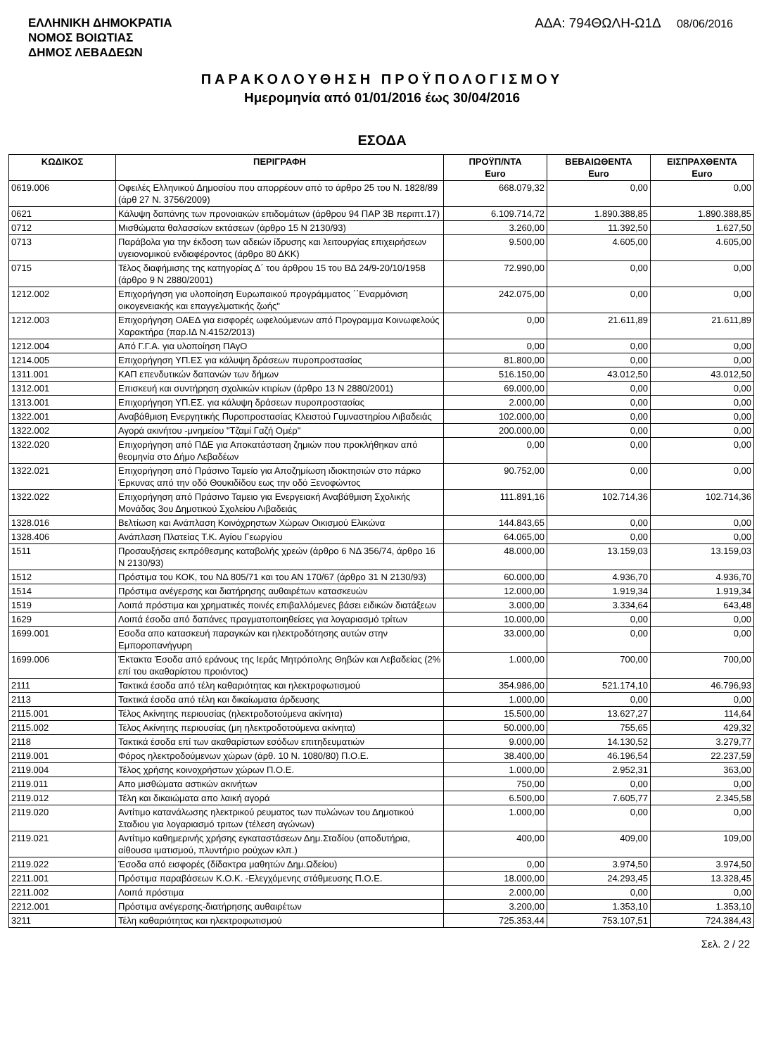ΕΛΛΗΝΙΚΗ ΔΗΜΟΚΡΑΤΙΑ
ΝΟΜΟΣ ΒΟΙΩΤΙΑΣ
ΔΗΜΟΣ ΛΕΒΑΔΕΩΝ
ΑΔΑ: 794ΘΩΛΗ-Ω1Δ 08/06/2016
ΠΑΡΑΚΟΛΟΥΘΗΣΗ ΠΡΟΫΠΟΛΟΓΙΣΜΟΥ
Ημερομηνία από 01/01/2016 έως 30/04/2016
ΕΣΟΔΑ
| ΚΩΔΙΚΟΣ | ΠΕΡΙΓΡΑΦΗ | ΠΡΟΫΠ/ΝΤΑ Euro | ΒΕΒΑΙΩΘΕΝΤΑ Euro | ΕΙΣΠΡΑΧΘΕΝΤΑ Euro |
| --- | --- | --- | --- | --- |
| 0619.006 | Οφειλές Ελληνικού Δημοσίου που απορρέουν από το άρθρο 25 του Ν. 1828/89 (άρθ 27 Ν. 3756/2009) | 668.079,32 | 0,00 | 0,00 |
| 0621 | Κάλυψη δαπάνης των προνοιακών επιδομάτων (άρθρου 94 ΠΑΡ 3Β περιπτ.17) | 6.109.714,72 | 1.890.388,85 | 1.890.388,85 |
| 0712 | Μισθώματα θαλασσίων εκτάσεων (άρθρο 15 Ν 2130/93) | 3.260,00 | 11.392,50 | 1.627,50 |
| 0713 | Παράβολα για την έκδοση των αδειών ίδρυσης και λειτουργίας επιχειρήσεων υγειονομικού ενδιαφέροντος (άρθρο 80 ΔΚΚ) | 9.500,00 | 4.605,00 | 4.605,00 |
| 0715 | Τέλος διαφήμισης της κατηγορίας Δ΄ του άρθρου 15 του ΒΔ 24/9-20/10/1958 (άρθρο 9 Ν 2880/2001) | 72.990,00 | 0,00 | 0,00 |
| 1212.002 | Επιχορήγηση για υλοποίηση Ευρωπαικού προγράμματος ΄΄Εναρμόνιση οικογενειακής και επαγγελματικής ζωής" | 242.075,00 | 0,00 | 0,00 |
| 1212.003 | Επιχορήγηση ΟΑΕΔ για εισφορές ωφελούμενων από Προγραμμα Κοινωφελούς Χαρακτήρα (παρ.ΙΔ Ν.4152/2013) | 0,00 | 21.611,89 | 21.611,89 |
| 1212.004 | Από Γ.Γ.Α. για υλοποίηση ΠΑγΟ | 0,00 | 0,00 | 0,00 |
| 1214.005 | Επιχορήγηση ΥΠ.ΕΣ για κάλυψη δράσεων πυροπροστασίας | 81.800,00 | 0,00 | 0,00 |
| 1311.001 | ΚΑΠ επενδυτικών δαπανών των δήμων | 516.150,00 | 43.012,50 | 43.012,50 |
| 1312.001 | Επισκευή και συντήρηση σχολικών κτιρίων (άρθρο 13 Ν 2880/2001) | 69.000,00 | 0,00 | 0,00 |
| 1313.001 | Επιχορήγηση ΥΠ.ΕΣ. για κάλυψη δράσεων πυροπροστασίας | 2.000,00 | 0,00 | 0,00 |
| 1322.001 | Αναβάθμιση Ενεργητικής Πυροπροστασίας Κλειστού Γυμναστηρίου Λιβαδειάς | 102.000,00 | 0,00 | 0,00 |
| 1322.002 | Αγορά ακινήτου -μνημείου "Τζαμί Γαζή Ομέρ" | 200.000,00 | 0,00 | 0,00 |
| 1322.020 | Επιχορήγηση από ΠΔΕ για Αποκατάσταση ζημιών που προκλήθηκαν από θεομηνία στο Δήμο Λεβαδέων | 0,00 | 0,00 | 0,00 |
| 1322.021 | Επιχορήγηση από Πράσινο Ταμείο για Αποζημίωση ιδιοκτησιών στο πάρκο Έρκυνας από την οδό Θουκιδίδου εως την οδό Ξενοφώντος | 90.752,00 | 0,00 | 0,00 |
| 1322.022 | Επιχορήγηση από Πράσινο Ταμειο για Ενεργειακή Αναβάθμιση Σχολικής Μονάδας 3ου Δημοτικού Σχολείου Λιβαδειάς | 111.891,16 | 102.714,36 | 102.714,36 |
| 1328.016 | Βελτίωση και Ανάπλαση Κοινόχρηστων Χώρων Οικισμού Ελικώνα | 144.843,65 | 0,00 | 0,00 |
| 1328.406 | Ανάπλαση Πλατείας Τ.Κ. Αγίου Γεωργίου | 64.065,00 | 0,00 | 0,00 |
| 1511 | Προσαυξήσεις εκπρόθεσμης καταβολής χρεών (άρθρο 6 ΝΔ 356/74, άρθρο 16 Ν 2130/93) | 48.000,00 | 13.159,03 | 13.159,03 |
| 1512 | Πρόστιμα του ΚΟΚ, του ΝΔ 805/71 και του ΑΝ 170/67 (άρθρο 31 Ν 2130/93) | 60.000,00 | 4.936,70 | 4.936,70 |
| 1514 | Πρόστιμα ανέγερσης και διατήρησης αυθαιρέτων κατασκευών | 12.000,00 | 1.919,34 | 1.919,34 |
| 1519 | Λοιπά πρόστιμα και χρηματικές ποινές επιβαλλόμενες βάσει ειδικών διατάξεων | 3.000,00 | 3.334,64 | 643,48 |
| 1629 | Λοιπά έσοδα από δαπάνες πραγματοποιηθείσες για λογαριασμό τρίτων | 10.000,00 | 0,00 | 0,00 |
| 1699.001 | Εσοδα απο κατασκευή παραγκών και ηλεκτροδότησης αυτών στην Εμποροπανήγυρη | 33.000,00 | 0,00 | 0,00 |
| 1699.006 | Έκτακτα Έσοδα από εράνους της Ιεράς Μητρόπολης Θηβών και Λεβαδείας (2% επί του ακαθαρίστου προιόντος) | 1.000,00 | 700,00 | 700,00 |
| 2111 | Τακτικά έσοδα από τέλη καθαριότητας και ηλεκτροφωτισμού | 354.986,00 | 521.174,10 | 46.796,93 |
| 2113 | Τακτικά έσοδα από τέλη και δικαίωματα άρδευσης | 1.000,00 | 0,00 | 0,00 |
| 2115.001 | Τέλος Ακίνητης περιουσίας (ηλεκτροδοτούμενα ακίνητα) | 15.500,00 | 13.627,27 | 114,64 |
| 2115.002 | Τέλος Ακίνητης περιουσίας (μη ηλεκτροδοτούμενα ακίνητα) | 50.000,00 | 755,65 | 429,32 |
| 2118 | Τακτικά έσοδα επί των ακαθαρίστων εσόδων επιτηδευματιών | 9.000,00 | 14.130,52 | 3.279,77 |
| 2119.001 | Φόρος ηλεκτροδούμενων χώρων (άρθ. 10 Ν. 1080/80) Π.Ο.Ε. | 38.400,00 | 46.196,54 | 22.237,59 |
| 2119.004 | Τέλος χρήσης κοινοχρήστων χώρων Π.Ο.Ε. | 1.000,00 | 2.952,31 | 363,00 |
| 2119.011 | Απο μισθώματα αστικών ακινήτων | 750,00 | 0,00 | 0,00 |
| 2119.012 | Τέλη και δικαιώματα απο λαική αγορά | 6.500,00 | 7.605,77 | 2.345,58 |
| 2119.020 | Αντίτιμο κατανάλωσης ηλεκτρικού ρευματος των πυλώνων του Δημοτικού Σταδιου για λογαριασμό τριτων (τέλεση αγώνων) | 1.000,00 | 0,00 | 0,00 |
| 2119.021 | Αντίτιμο καθημερινής χρήσης εγκαταστάσεων Δημ.Σταδίου (αποδυτήρια, αίθουσα ιματισμού, πλυντήριο ρούχων κλπ.) | 400,00 | 409,00 | 109,00 |
| 2119.022 | Έσοδα από εισφορές (δίδακτρα μαθητών Δημ.Ωδείου) | 0,00 | 3.974,50 | 3.974,50 |
| 2211.001 | Πρόστιμα παραβάσεων Κ.Ο.Κ. -Ελεγχόμενης στάθμευσης Π.Ο.Ε. | 18.000,00 | 24.293,45 | 13.328,45 |
| 2211.002 | Λοιπά πρόστιμα | 2.000,00 | 0,00 | 0,00 |
| 2212.001 | Πρόστιμα ανέγερσης-διατήρησης αυθαιρέτων | 3.200,00 | 1.353,10 | 1.353,10 |
| 3211 | Τέλη καθαριότητας και ηλεκτροφωτισμού | 725.353,44 | 753.107,51 | 724.384,43 |
Σελ. 2 / 22